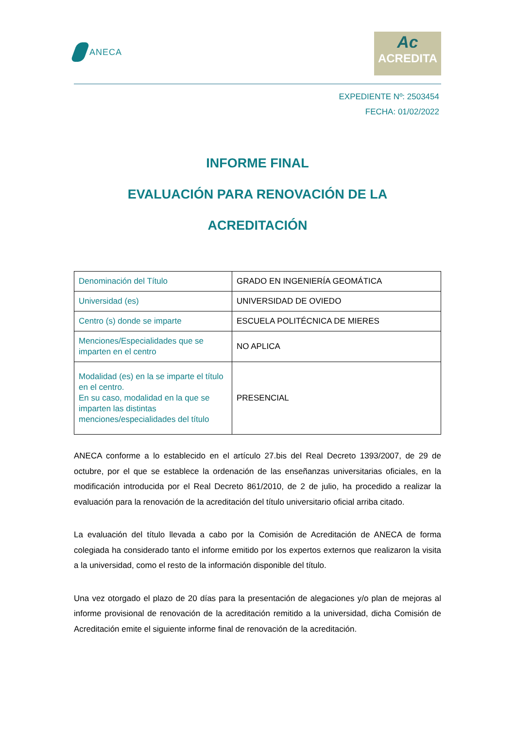ANECA
Ac
ACREDITA
EXPEDIENTE Nº: 2503454
FECHA: 01/02/2022
INFORME FINAL
EVALUACIÓN PARA RENOVACIÓN DE LA
ACREDITACIÓN
| Denominación del Título | GRADO EN INGENIERÍA GEOMÁTICA |
| Universidad (es) | UNIVERSIDAD DE OVIEDO |
| Centro (s) donde se imparte | ESCUELA POLITÉCNICA DE MIERES |
| Menciones/Especialidades que se imparten en el centro | NO APLICA |
| Modalidad (es) en la se imparte el título en el centro. En su caso, modalidad en la que se imparten las distintas menciones/especialidades del título | PRESENCIAL |
ANECA conforme a lo establecido en el artículo 27.bis del Real Decreto 1393/2007, de 29 de octubre, por el que se establece la ordenación de las enseñanzas universitarias oficiales, en la modificación introducida por el Real Decreto 861/2010, de 2 de julio, ha procedido a realizar la evaluación para la renovación de la acreditación del título universitario oficial arriba citado.
La evaluación del título llevada a cabo por la Comisión de Acreditación de ANECA de forma colegiada ha considerado tanto el informe emitido por los expertos externos que realizaron la visita a la universidad, como el resto de la información disponible del título.
Una vez otorgado el plazo de 20 días para la presentación de alegaciones y/o plan de mejoras al informe provisional de renovación de la acreditación remitido a la universidad, dicha Comisión de Acreditación emite el siguiente informe final de renovación de la acreditación.